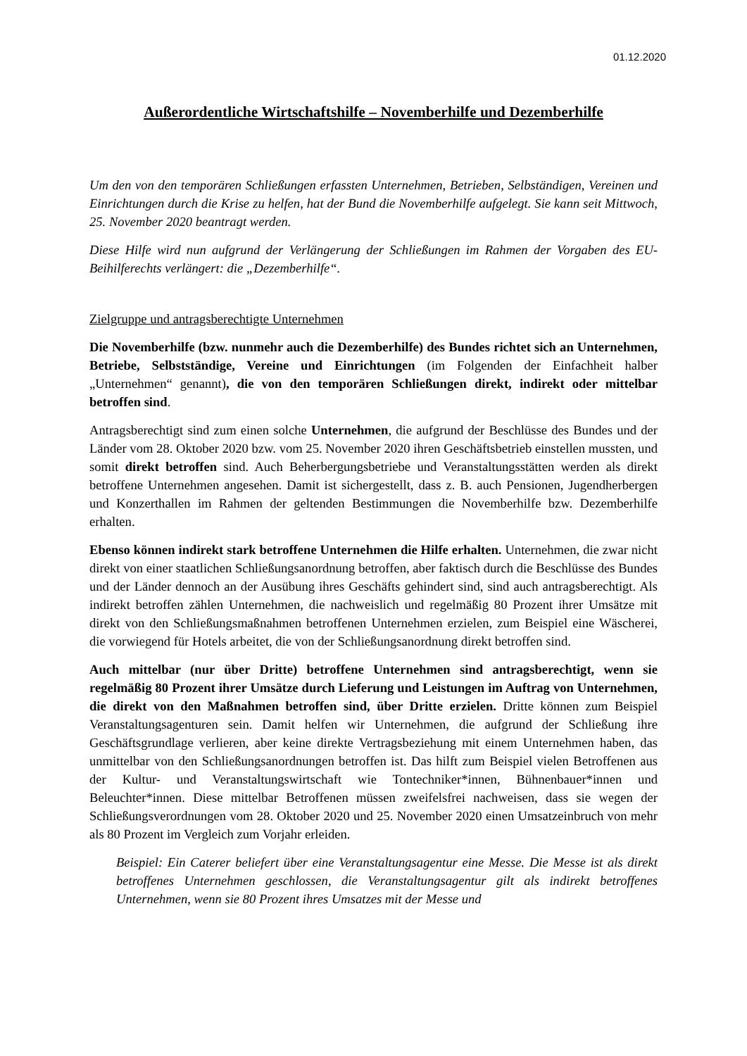01.12.2020
Außerordentliche Wirtschaftshilfe – Novemberhilfe und Dezemberhilfe
Um den von den temporären Schließungen erfassten Unternehmen, Betrieben, Selbständigen, Vereinen und Einrichtungen durch die Krise zu helfen, hat der Bund die Novemberhilfe aufgelegt. Sie kann seit Mittwoch, 25. November 2020 beantragt werden.
Diese Hilfe wird nun aufgrund der Verlängerung der Schließungen im Rahmen der Vorgaben des EU-Beihilferechts verlängert: die „Dezemberhilfe“.
Zielgruppe und antragsberechtigte Unternehmen
Die Novemberhilfe (bzw. nunmehr auch die Dezemberhilfe) des Bundes richtet sich an Unternehmen, Betriebe, Selbstständige, Vereine und Einrichtungen (im Folgenden der Einfachheit halber „Unternehmen“ genannt), die von den temporären Schließungen direkt, indirekt oder mittelbar betroffen sind.
Antragsberechtigt sind zum einen solche Unternehmen, die aufgrund der Beschlüsse des Bundes und der Länder vom 28. Oktober 2020 bzw. vom 25. November 2020 ihren Geschäftsbetrieb einstellen mussten, und somit direkt betroffen sind. Auch Beherbergungsbetriebe und Veranstaltungsstätten werden als direkt betroffene Unternehmen angesehen. Damit ist sichergestellt, dass z. B. auch Pensionen, Jugendherbergen und Konzert­hallen im Rahmen der geltenden Bestimmungen die Novemberhilfe bzw. Dezemberhilfe erhalten.
Ebenso können indirekt stark betroffene Unternehmen die Hilfe erhalten. Unternehmen, die zwar nicht direkt von einer staatlichen Schließungsanordnung betroffen, aber faktisch durch die Beschlüsse des Bundes und der Länder dennoch an der Ausübung ihres Geschäfts gehindert sind, sind auch antragsberechtigt. Als indirekt betroffen zählen Unternehmen, die nachweislich und regelmäßig 80 Prozent ihrer Umsätze mit direkt von den Schließungsmaßnahmen betroffenen Unternehmen erzielen, zum Beispiel eine Wäscherei, die vorwiegend für Hotels arbeitet, die von der Schließungsanordnung direkt betroffen sind.
Auch mittelbar (nur über Dritte) betroffene Unternehmen sind antragsberechtigt, wenn sie regelmäßig 80 Prozent ihrer Umsätze durch Lieferung und Leistungen im Auftrag von Unternehmen, die direkt von den Maßnahmen betroffen sind, über Dritte erzielen. Dritte können zum Beispiel Veranstaltungsagenturen sein. Damit helfen wir Unternehmen, die aufgrund der Schließung ihre Geschäftsgrundlage verlieren, aber keine direkte Vertragsbe­ziehung mit einem Unternehmen haben, das unmittelbar von den Schließungsanordnungen betroffen ist. Das hilft zum Beispiel vielen Betroffenen aus der Kultur- und Veranstaltungs­wirtschaft wie Tontechniker*innen, Bühnenbauer*innen und Beleuchter*innen. Diese mittelbar Betroffenen müssen zweifelsfrei nachweisen, dass sie wegen der Schließungs­verordnungen vom 28. Oktober 2020 und 25. November 2020 einen Umsatzeinbruch von mehr als 80 Prozent im Vergleich zum Vorjahr erleiden.
Beispiel: Ein Caterer beliefert über eine Veranstaltungsagentur eine Messe. Die Messe ist als direkt betroffenes Unternehmen geschlossen, die Veranstaltungsagentur gilt als indirekt betroffenes Unternehmen, wenn sie 80 Prozent ihres Umsatzes mit der Messe und